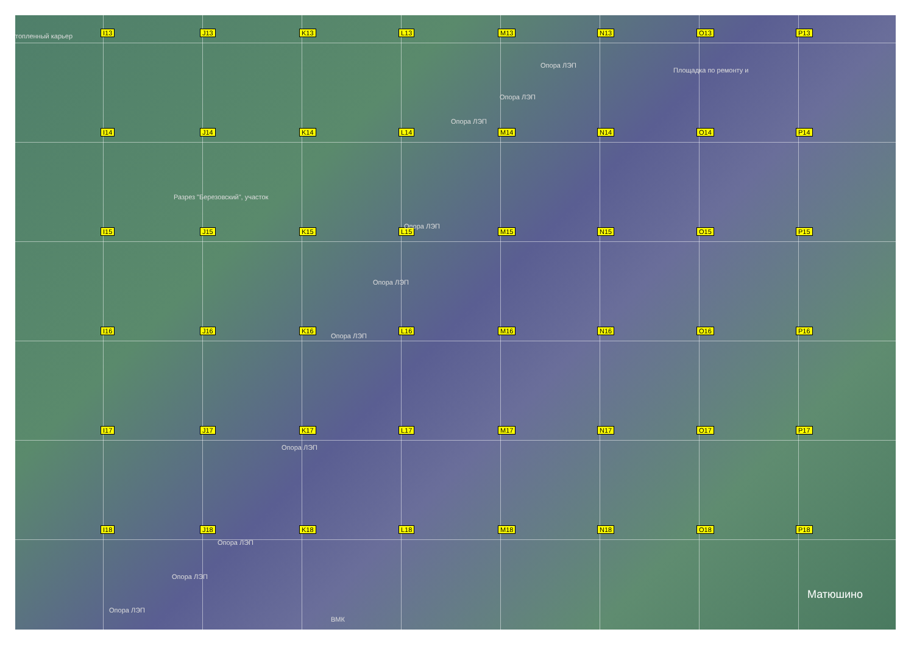I13
J13
K13
L13
M13
N13
O13
P13
I14
J14
K14
L14
M14
N14
O14
P14
I15
J15
K15
L15
M15
N15
O15
P15
I16
J16
K16
L16
M16
N16
O16
P16
I17
J17
K17
L17
M17
N17
O17
P17
I18
J18
K18
L18
M18
N18
O18
P18
топленный карьер
Опора ЛЭП
Площадка по ремонту и
Опора ЛЭП
Опора ЛЭП
Разрез "Березовский", участок
Опора ЛЭП
Опора ЛЭП
Опора ЛЭП
Опора ЛЭП
Опора ЛЭП
Опора ЛЭП
Опора ЛЭП
ВМК
Матюшино